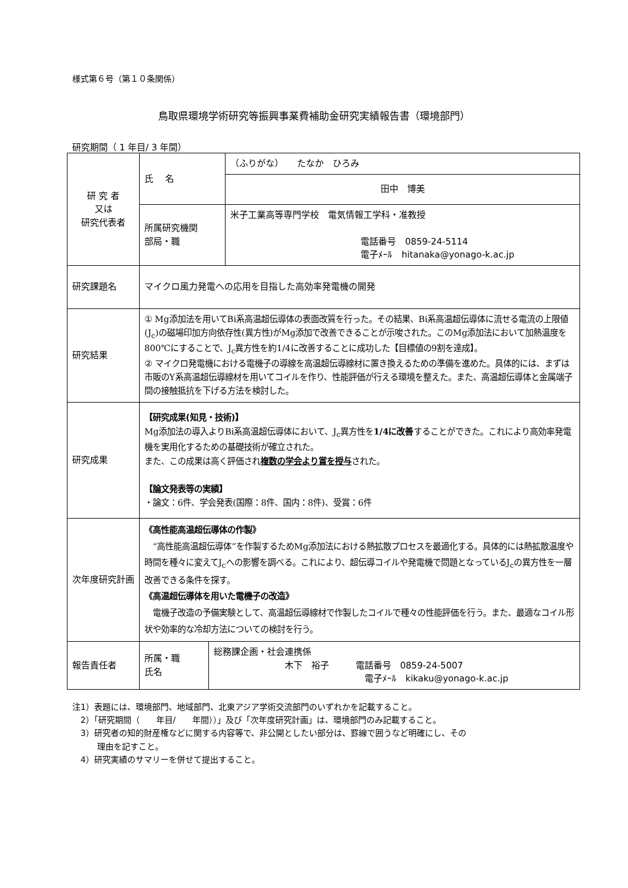様式第６号（第１０条関係）
鳥取県環境学術研究等振興事業費補助金研究実績報告書（環境部門）
研究期間（ 1 年目/ 3 年間）
| 研 究 者 又は 研究代表者 | 氏 名 | | （ふりがな） たなか ひろみ |
| | | | 田中 博美 |
| | 所属研究機関 部局・職 | | 米子工業高等専門学校 電気情報工学科・准教授 電話番号 0859-24-5114 電子ﾒｰﾙ hitanaka@yonago-k.ac.jp |
| 研究課題名 | マイクロ風力発電への応用を目指した高効率発電機の開発 | | |
| 研究結果 | ① Mg添加法を用いてBi系高温超伝導体の表面改質を行った。その結果、Bi系高温超伝導体に流せる電流の上限値(J<sub>c</sub>)の磁場印加方向依存性(異方性)がMg添加で改善できることが示唆された。このMg添加法において加熱温度を800℃にすることで、J<sub>c</sub>異方性を約1/4に改善することに成功した【目標値の9割を達成】。 ② マイクロ発電機における電機子の導線を高温超伝導線材に置き換えるための準備を進めた。具体的には、まずは市販のY系高温超伝導線材を用いてコイルを作り、性能評価が行える環境を整えた。また、高温超伝導体と金属端子間の接触抵抗を下げる方法を検討した。 | | |
| 研究成果 | 【研究成果(知見・技術)】 Mg添加法の導入よりBi系高温超伝導体において、J<sub>c</sub>異方性を 1/4に改善 することができた。これにより高効率発電機を実用化するための基礎技術が確立された。 また、この成果は高く評価され 複数の学会より賞を授与 された。 【論文発表等の実績】 ・論文：6件、学会発表(国際：8件、国内：8件)、受賞：6件 | | |
| 次年度研究計画 | 《高性能高温超伝導体の作製》 “高性能高温超伝導体”を作製するためMg添加法における熱拡散プロセスを最適化する。具体的には熱拡散温度や時間を種々に変えてJ<sub>c</sub>への影響を調べる。これにより、超伝導コイルや発電機で問題となっているJ<sub>c</sub>の異方性を一層改善できる条件を探す。 《高温超伝導体を用いた電機子の改造》 電機子改造の予備実験として、高温超伝導線材で作製したコイルで種々の性能評価を行う。また、最適なコイル形状や効率的な冷却方法についての検討を行う。 | | |
| 報告責任者 | 所属・職 氏名 | 総務課企画・社会連携係 木下 裕子 電話番号 0859-24-5007 電子ﾒｰﾙ kikaku@yonago-k.ac.jp | |
注1）表題には、環境部門、地域部門、北東アジア学術交流部門のいずれかを記載すること。
　2）「研究期間（　　年目/　　年間））」及び「次年度研究計画」は、環境部門のみ記載すること。
　3）研究者の知的財産権などに関する内容等で、非公開としたい部分は、罫線で囲うなど明確にし、その
　　　理由を記すこと。
　4）研究実績のサマリーを併せて提出すること。